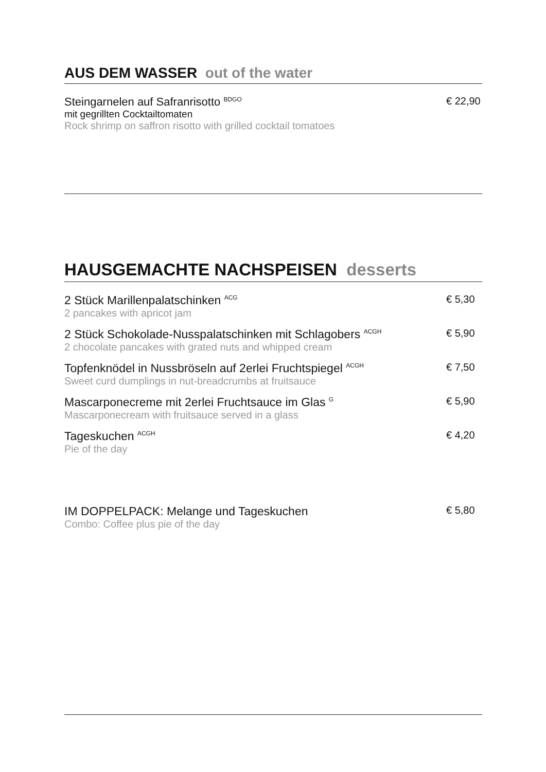AUS DEM WASSER out of the water
Steingarnelen auf Safranrisotto <sup>BDGO</sup>
mit gegrillten Cocktailtomaten
Rock shrimp on saffron risotto with grilled cocktail tomatoes
€ 22,90
HAUSGEMACHTE NACHSPEISEN desserts
2 Stück Marillenpalatschinken <sup>ACG</sup>
2 pancakes with apricot jam
€ 5,30
2 Stück Schokolade-Nusspalatschinken mit Schlagobers <sup>ACGH</sup>
2 chocolate pancakes with grated nuts and whipped cream
€ 5,90
Topfenknödel in Nussbröseln auf 2erlei Fruchtspiegel <sup>ACGH</sup>
Sweet curd dumplings in nut-breadcrumbs at fruitsauce
€ 7,50
Mascarponecreme mit 2erlei Fruchtsauce im Glas <sup>G</sup>
Mascarponecream with fruitsauce served in a glass
€ 5,90
Tageskuchen <sup>ACGH</sup>
Pie of the day
€ 4,20
IM DOPPELPACK: Melange und Tageskuchen
Combo: Coffee plus pie of the day
€ 5,80